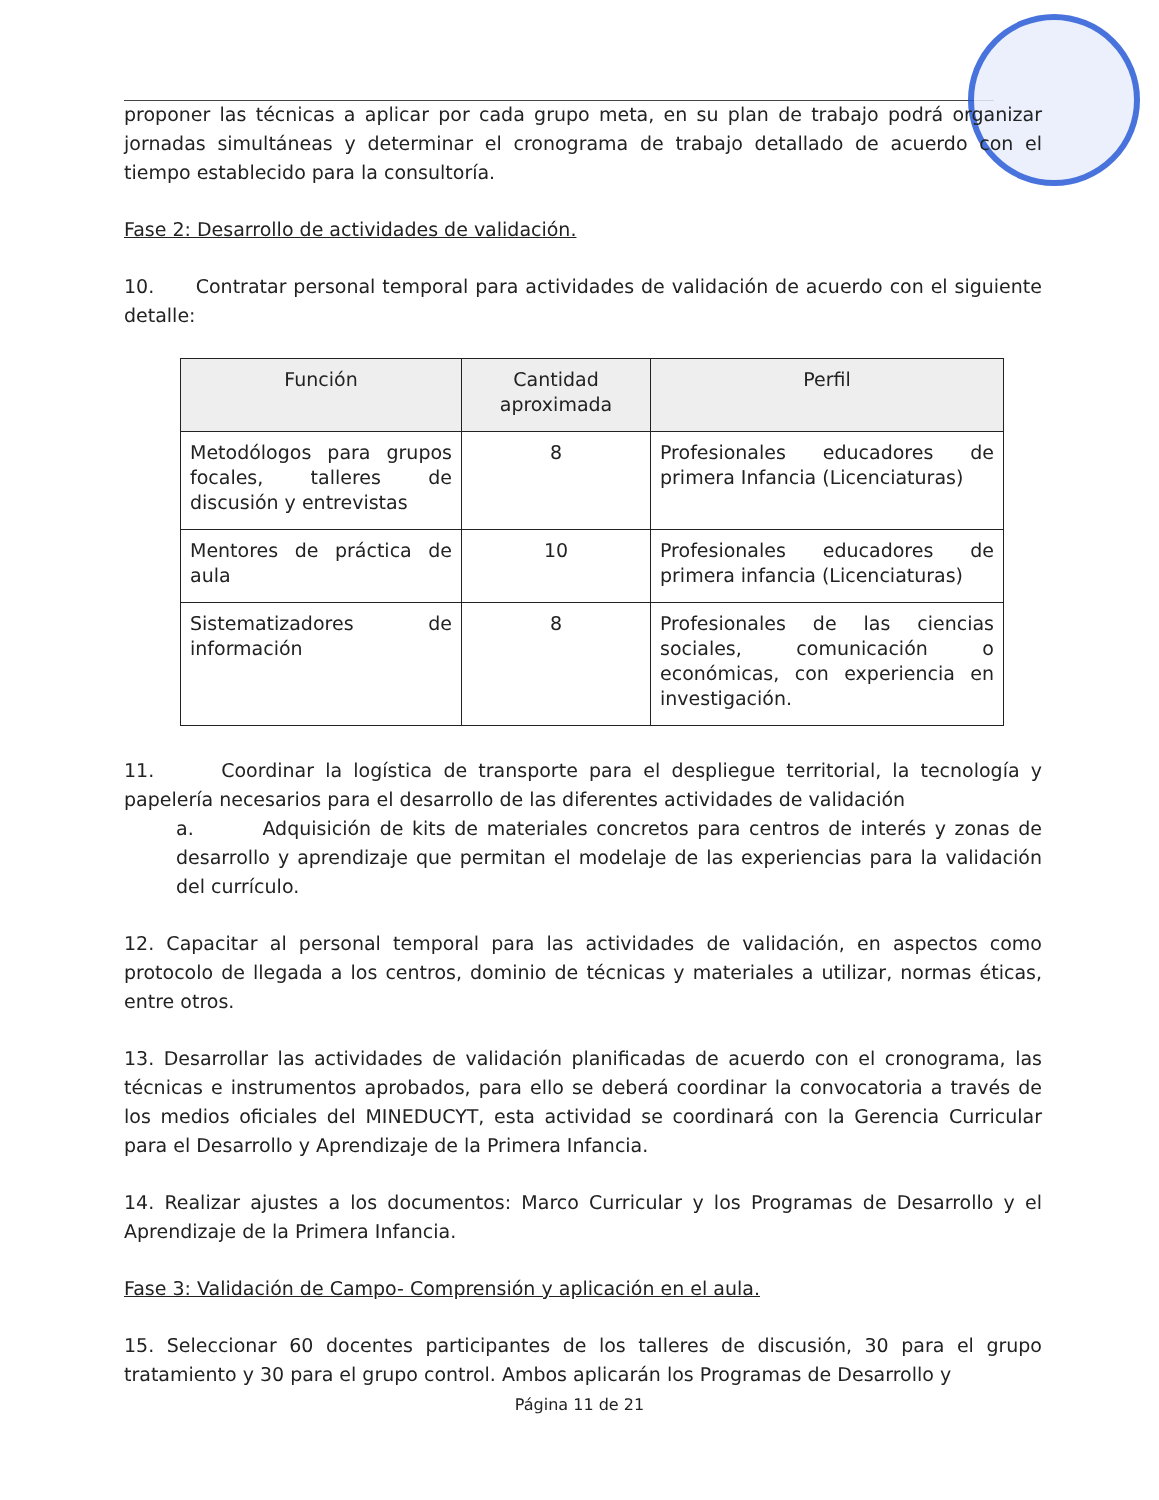proponer las técnicas a aplicar por cada grupo meta, en su plan de trabajo podrá organizar jornadas simultáneas y determinar el cronograma de trabajo detallado de acuerdo con el tiempo establecido para la consultoría.
Fase 2: Desarrollo de actividades de validación.
10. Contratar personal temporal para actividades de validación de acuerdo con el siguiente detalle:
| Función | Cantidad aproximada | Perfil |
| --- | --- | --- |
| Metodólogos para grupos focales, talleres de discusión y entrevistas | 8 | Profesionales educadores de primera Infancia (Licenciaturas) |
| Mentores de práctica de aula | 10 | Profesionales educadores de primera infancia (Licenciaturas) |
| Sistematizadores de información | 8 | Profesionales de las ciencias sociales, comunicación o económicas, con experiencia en investigación. |
11. Coordinar la logística de transporte para el despliegue territorial, la tecnología y papelería necesarios para el desarrollo de las diferentes actividades de validación
a. Adquisición de kits de materiales concretos para centros de interés y zonas de desarrollo y aprendizaje que permitan el modelaje de las experiencias para la validación del currículo.
12. Capacitar al personal temporal para las actividades de validación, en aspectos como protocolo de llegada a los centros, dominio de técnicas y materiales a utilizar, normas éticas, entre otros.
13. Desarrollar las actividades de validación planificadas de acuerdo con el cronograma, las técnicas e instrumentos aprobados, para ello se deberá coordinar la convocatoria a través de los medios oficiales del MINEDUCYT, esta actividad se coordinará con la Gerencia Curricular para el Desarrollo y Aprendizaje de la Primera Infancia.
14. Realizar ajustes a los documentos: Marco Curricular y los Programas de Desarrollo y el Aprendizaje de la Primera Infancia.
Fase 3: Validación de Campo- Comprensión y aplicación en el aula.
15. Seleccionar 60 docentes participantes de los talleres de discusión, 30 para el grupo tratamiento y 30 para el grupo control. Ambos aplicarán los Programas de Desarrollo y
Página 11 de 21